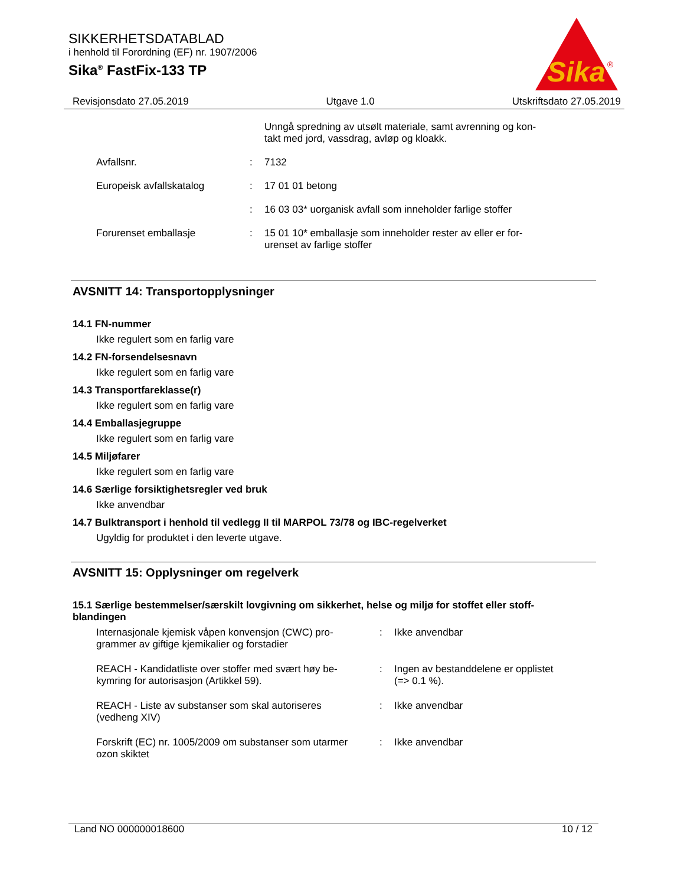SIKKERHETSDATABLAD
i henhold til Forordning (EF) nr. 1907/2006
Sika<sup>®</sup> FastFix-133 TP
Sika
®
Revisjonsdato 27.05.2019 Utgave 1.0 Utskriftsdato 27.05.2019
Unngå spredning av utsølt materiale, samt avrenning og kon-
takt med jord, vassdrag, avløp og kloakk.
Avfallsnr. : 7132
Europeisk avfallskatalog : 17 01 01 betong
: 16 03 03* uorganisk avfall som inneholder farlige stoffer
Forurenset emballasje : 15 01 10* emballasje som inneholder rester av eller er for-
urenset av farlige stoffer
AVSNITT 14: Transportopplysninger
14.1 FN-nummer
Ikke regulert som en farlig vare
14.2 FN-forsendelsesnavn
Ikke regulert som en farlig vare
14.3 Transportfareklasse(r)
Ikke regulert som en farlig vare
14.4 Emballasjegruppe
Ikke regulert som en farlig vare
14.5 Miljøfarer
Ikke regulert som en farlig vare
14.6 Særlige forsiktighetsregler ved bruk
Ikke anvendbar
14.7 Bulktransport i henhold til vedlegg II til MARPOL 73/78 og IBC-regelverket
Ugyldig for produktet i den leverte utgave.
AVSNITT 15: Opplysninger om regelverk
15.1 Særlige bestemmelser/særskilt lovgivning om sikkerhet, helse og miljø for stoffet eller stoff-
blandingen
Internasjonale kjemisk våpen konvensjon (CWC) pro-
grammer av giftige kjemikalier og forstadier
: Ikke anvendbar
REACH - Kandidatliste over stoffer med svært høy be-
kymring for autorisasjon (Artikkel 59).
: Ingen av bestanddelene er opplistet
(=> 0.1 %).
REACH - Liste av substanser som skal autoriseres
(vedheng XIV)
: Ikke anvendbar
Forskrift (EC) nr. 1005/2009 om substanser som utarmer
ozon skiktet
: Ikke anvendbar
Land NO 000000018600 10 / 12